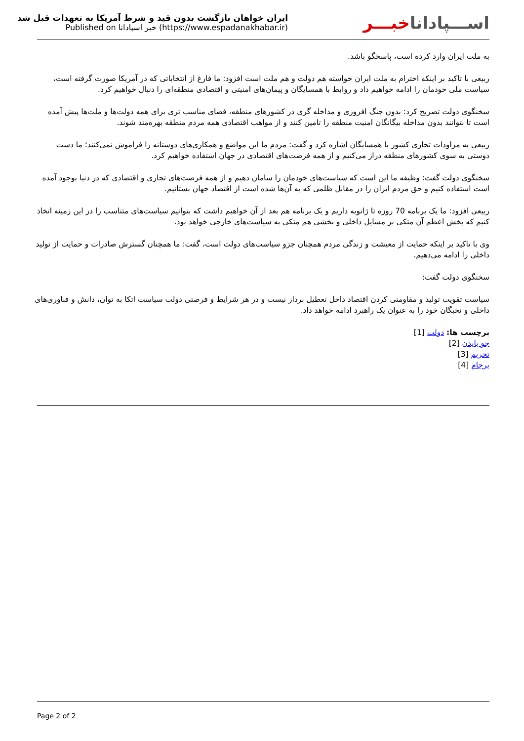ایران خواهان بازگشت بدون قید و شرط آمریکا به تعهدات قبل شد
Published on خبر اسپادانا (https://www.espadanakhabar.ir)
اســـپاداناخبـــر
به ملت ایران وارد کرده است، پاسخگو باشد.
ربیعی با تاکید بر اینکه احترام به ملت ایران خواسته هم دولت و هم ملت است افزود: ما فارغ از انتخاباتی که در آمریکا صورت گرفته است، سیاست ملی خودمان را ادامه خواهیم داد و روابط با همسایگان و پیمان‌های امنیتی و اقتصادی منطقه‌ای را دنبال خواهیم کرد.
سخنگوی دولت تصریح کرد: بدون جنگ افروزی و مداخله گری در کشورهای منطقه، فضای مناسب تری برای همه دولت‌ها و ملت‌ها پیش آمده است تا بتوانند بدون مداخله بیگانگان امنیت منطقه را تامین کنند و از مواهب اقتصادی همه مردم منطقه بهره‌مند شوند.
ربیعی به مراودات تجاری کشور با همسایگان اشاره کرد و گفت: مردم ما این مواضع و همکاری‌های دوستانه را فراموش نمی‌کنند؛ ما دست دوستی به سوی کشورهای منطقه دراز می‌کنیم و از همه فرصت‌های اقتصادی در جهان استفاده خواهیم کرد.
سخنگوی دولت گفت: وظیفه ما این است که سیاست‌های خودمان را سامان دهیم و از همه فرصت‌های تجاری و اقتصادی که در دنیا بوجود آمده است استفاده کنیم و حق مردم ایران را در مقابل ظلمی که به آن‌ها شده است از اقتصاد جهان بستانیم.
ربیعی افزود: ما یک برنامه 70 روزه تا ژانویه داریم و یک برنامه هم بعد از آن خواهیم داشت که بتوانیم سیاست‌های متناسب را در این زمینه اتخاذ کنیم که بخش اعظم آن متکی بر مسایل داخلی و بخشی هم متکی به سیاست‌های خارجی خواهد بود.
وی با تاکید بر اینکه حمایت از معیشت و زندگی مردم همچنان جزو سیاست‌های دولت است، گفت: ما همچنان گسترش صادرات و حمایت از تولید داخلی را ادامه می‌دهیم.
سخنگوی دولت گفت:
سیاست تقویت تولید و مقاومتی کردن اقتصاد داخل تعطیل بردار نیست و در هر شرایط و فرصتی دولت سیاست اتکا به توان، دانش و فناوری‌های داخلی و نخبگان خود را به عنوان یک راهبرد ادامه خواهد داد.
برچسب ها: دولت [1]
جو بایدن [2]
تحریم [3]
برجام [4]
Page 2 of 2